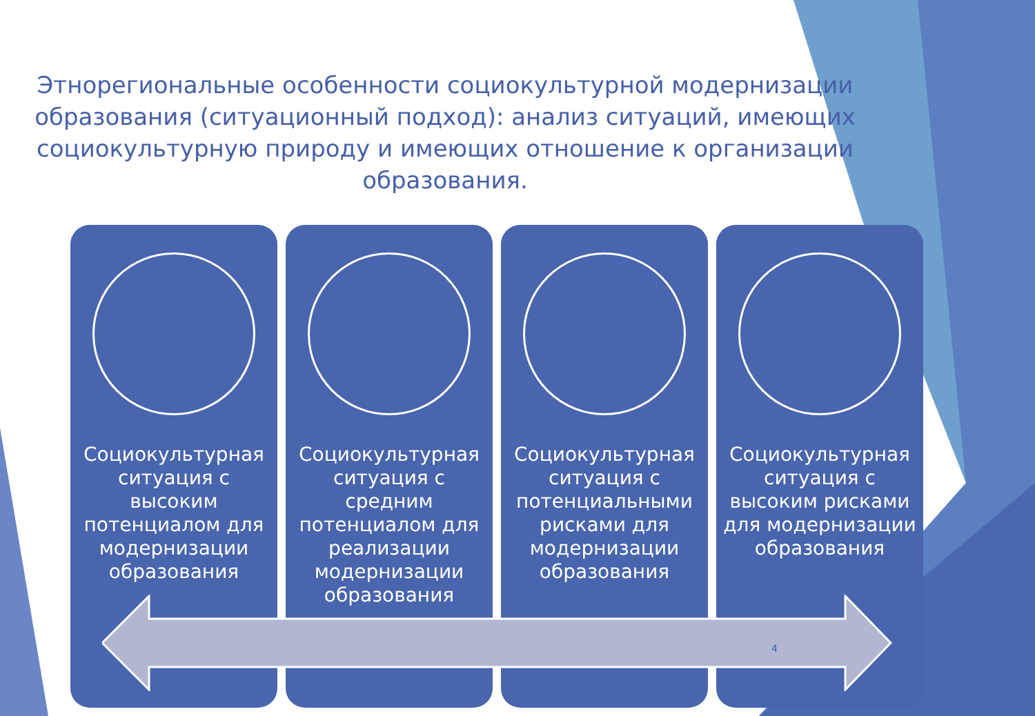Этнорегиональные особенности социокультурной модернизации образования (ситуационный подход): анализ ситуаций, имеющих социокультурную природу и имеющих отношение к организации образования.
Социокультурная ситуация с высоким потенциалом для модернизации образования
Социокультурная ситуация с средним потенциалом для реализации модернизации образования
Социокультурная ситуация с потенциальными рисками для модернизации образования
Социокультурная ситуация с высоким рисками для модернизации образования
4